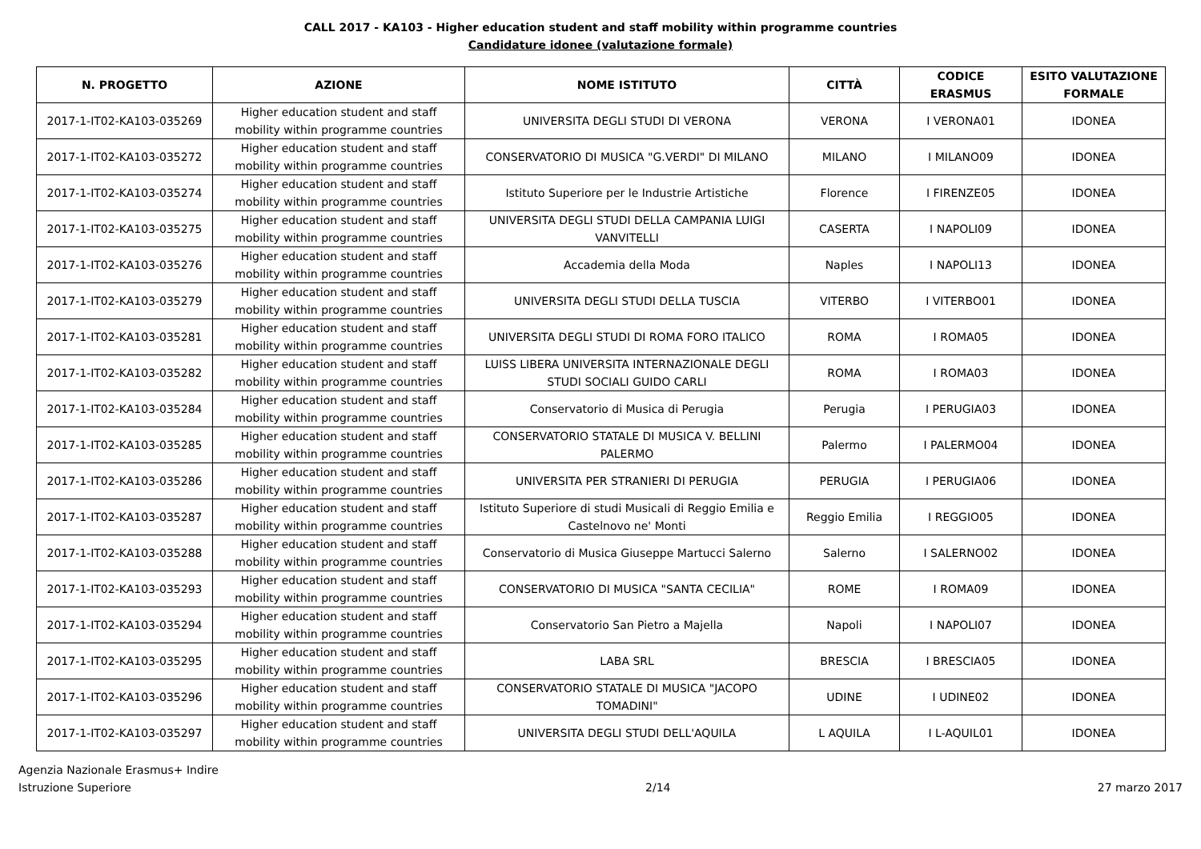CALL 2017 - KA103 - Higher education student and staff mobility within programme countries
Candidature idonee (valutazione formale)
| N. PROGETTO | AZIONE | NOME ISTITUTO | CITTÀ | CODICE ERASMUS | ESITO VALUTAZIONE FORMALE |
| --- | --- | --- | --- | --- | --- |
| 2017-1-IT02-KA103-035269 | Higher education student and staff mobility within programme countries | UNIVERSITA DEGLI STUDI DI VERONA | VERONA | I VERONA01 | IDONEA |
| 2017-1-IT02-KA103-035272 | Higher education student and staff mobility within programme countries | CONSERVATORIO DI MUSICA "G.VERDI" DI MILANO | MILANO | I MILANO09 | IDONEA |
| 2017-1-IT02-KA103-035274 | Higher education student and staff mobility within programme countries | Istituto Superiore per le Industrie Artistiche | Florence | I FIRENZE05 | IDONEA |
| 2017-1-IT02-KA103-035275 | Higher education student and staff mobility within programme countries | UNIVERSITA DEGLI STUDI DELLA CAMPANIA LUIGI VANVITELLI | CASERTA | I NAPOLI09 | IDONEA |
| 2017-1-IT02-KA103-035276 | Higher education student and staff mobility within programme countries | Accademia della Moda | Naples | I NAPOLI13 | IDONEA |
| 2017-1-IT02-KA103-035279 | Higher education student and staff mobility within programme countries | UNIVERSITA DEGLI STUDI DELLA TUSCIA | VITERBO | I VITERBO01 | IDONEA |
| 2017-1-IT02-KA103-035281 | Higher education student and staff mobility within programme countries | UNIVERSITA DEGLI STUDI DI ROMA FORO ITALICO | ROMA | I ROMA05 | IDONEA |
| 2017-1-IT02-KA103-035282 | Higher education student and staff mobility within programme countries | LUISS LIBERA UNIVERSITA INTERNAZIONALE DEGLI STUDI SOCIALI GUIDO CARLI | ROMA | I ROMA03 | IDONEA |
| 2017-1-IT02-KA103-035284 | Higher education student and staff mobility within programme countries | Conservatorio di Musica di Perugia | Perugia | I PERUGIA03 | IDONEA |
| 2017-1-IT02-KA103-035285 | Higher education student and staff mobility within programme countries | CONSERVATORIO STATALE DI MUSICA V. BELLINI PALERMO | Palermo | I PALERMO04 | IDONEA |
| 2017-1-IT02-KA103-035286 | Higher education student and staff mobility within programme countries | UNIVERSITA PER STRANIERI DI PERUGIA | PERUGIA | I PERUGIA06 | IDONEA |
| 2017-1-IT02-KA103-035287 | Higher education student and staff mobility within programme countries | Istituto Superiore di studi Musicali di Reggio Emilia e Castelnovo ne' Monti | Reggio Emilia | I REGGIO05 | IDONEA |
| 2017-1-IT02-KA103-035288 | Higher education student and staff mobility within programme countries | Conservatorio di Musica Giuseppe Martucci Salerno | Salerno | I SALERNO02 | IDONEA |
| 2017-1-IT02-KA103-035293 | Higher education student and staff mobility within programme countries | CONSERVATORIO DI MUSICA "SANTA CECILIA" | ROME | I ROMA09 | IDONEA |
| 2017-1-IT02-KA103-035294 | Higher education student and staff mobility within programme countries | Conservatorio San Pietro a Majella | Napoli | I NAPOLI07 | IDONEA |
| 2017-1-IT02-KA103-035295 | Higher education student and staff mobility within programme countries | LABA SRL | BRESCIA | I BRESCIA05 | IDONEA |
| 2017-1-IT02-KA103-035296 | Higher education student and staff mobility within programme countries | CONSERVATORIO STATALE DI MUSICA "JACOPO TOMADINI" | UDINE | I UDINE02 | IDONEA |
| 2017-1-IT02-KA103-035297 | Higher education student and staff mobility within programme countries | UNIVERSITA DEGLI STUDI DELL'AQUILA | L AQUILA | I L-AQUIL01 | IDONEA |
Agenzia Nazionale Erasmus+ Indire
Istruzione Superiore
2/14 27 marzo 2017